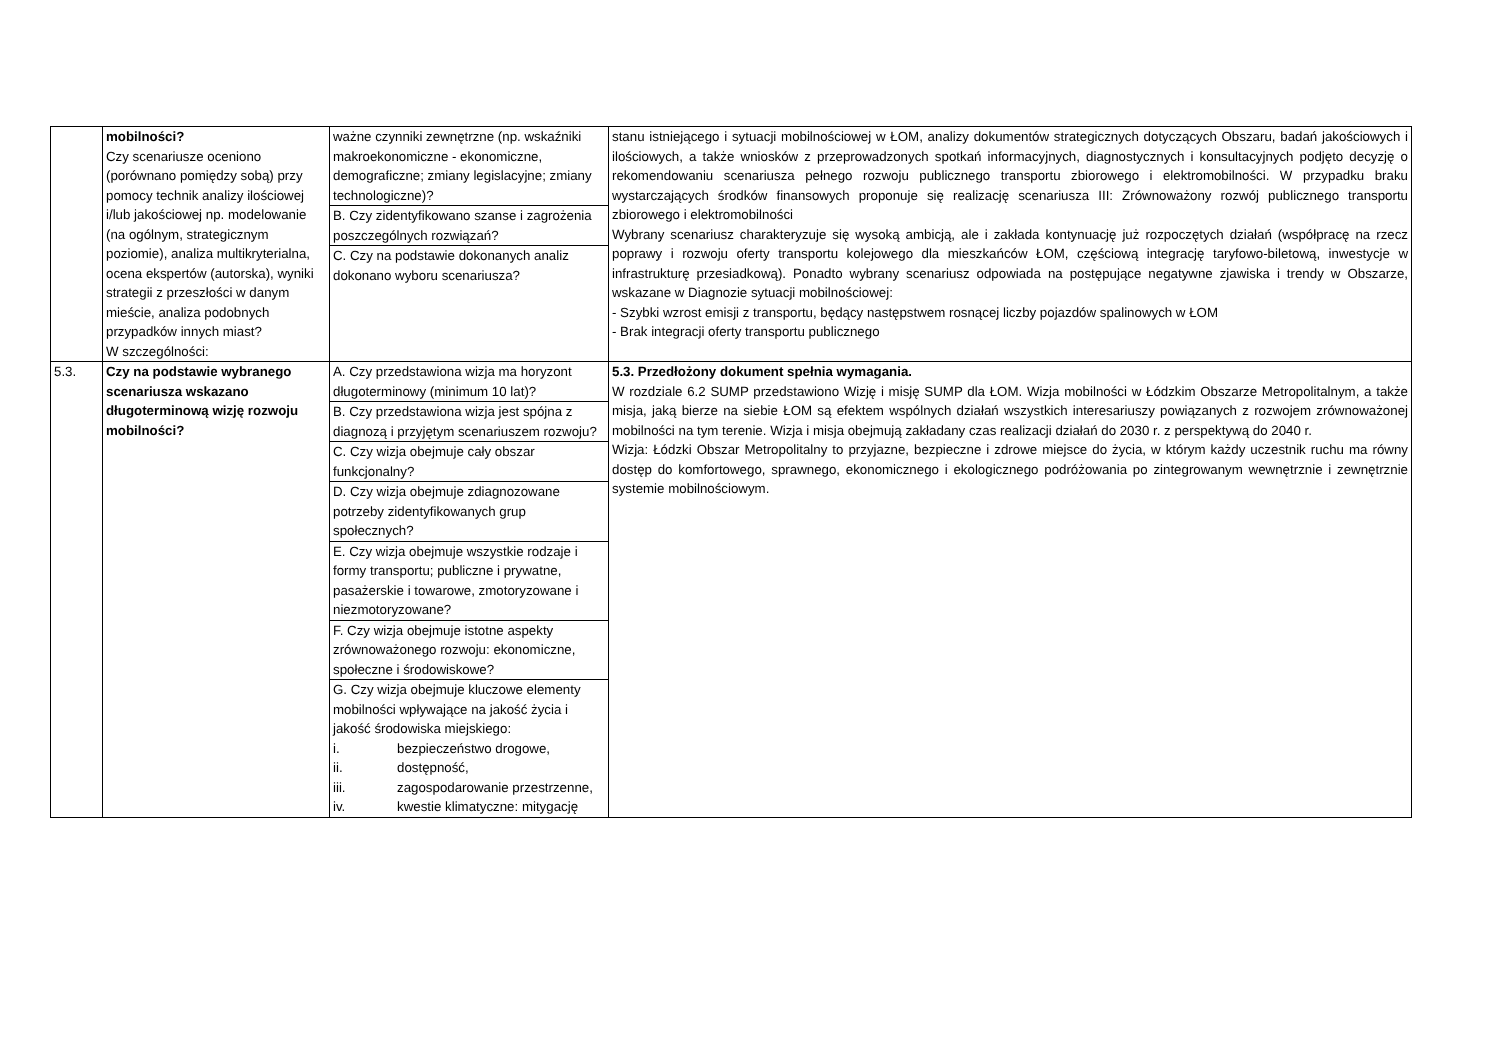| | mobilności? Czy scenariusze oceniono (porównano pomiędzy sobą) przy pomocy technik analizy ilościowej i/lub jakościowej np. modelowanie (na ogólnym, strategicznym poziomie), analiza multikryterialna, ocena ekspertów (autorska), wyniki strategii z przeszłości w danym mieście, analiza podobnych przypadków innych miast? W szczególności: | ważne czynniki zewnętrzne (np. wskaźniki makroekonomiczne - ekonomiczne, demograficzne; zmiany legislacyjne; zmiany technologiczne)? B. Czy zidentyfikowano szanse i zagrożenia poszczególnych rozwiązań? C. Czy na podstawie dokonanych analiz dokonano wyboru scenariusza? | stanu istniejącego i sytuacji mobilnościowej w ŁOM, analizy dokumentów strategicznych dotyczących Obszaru, badań jakościowych i ilościowych, a także wniosków z przeprowadzonych spotkań informacyjnych, diagnostycznych i konsultacyjnych podjęto decyzję o rekomendowaniu scenariusza pełnego rozwoju publicznego transportu zbiorowego i elektromobilności. W przypadku braku wystarczających środków finansowych proponuje się realizację scenariusza III: Zrównoważony rozwój publicznego transportu zbiorowego i elektromobilności Wybrany scenariusz charakteryzuje się wysoką ambicją, ale i zakłada kontynuację już rozpoczętych działań (współpracę na rzecz poprawy i rozwoju oferty transportu kolejowego dla mieszkańców ŁOM, częściową integrację taryfowo-biletową, inwestycje w infrastrukturę przesiadkową). Ponadto wybrany scenariusz odpowiada na postępujące negatywne zjawiska i trendy w Obszarze, wskazane w Diagnozie sytuacji mobilnościowej: - Szybki wzrost emisji z transportu, będący następstwem rosnącej liczby pojazdów spalinowych w ŁOM - Brak integracji oferty transportu publicznego |
| 5.3. | Czy na podstawie wybranego scenariusza wskazano długoterminową wizję rozwoju mobilności? | A. Czy przedstawiona wizja ma horyzont długoterminowy (minimum 10 lat)? B. Czy przedstawiona wizja jest spójna z diagnozą i przyjętym scenariuszem rozwoju? C. Czy wizja obejmuje cały obszar funkcjonalny? D. Czy wizja obejmuje zdiagnozowane potrzeby zidentyfikowanych grup społecznych? E. Czy wizja obejmuje wszystkie rodzaje i formy transportu; publiczne i prywatne, pasażerskie i towarowe, zmotoryzowane i niezmotoryzowane? F. Czy wizja obejmuje istotne aspekty zrównoważonego rozwoju: ekonomiczne, społeczne i środowiskowe? G. Czy wizja obejmuje kluczowe elementy mobilności wpływające na jakość życia i jakość środowiska miejskiego: i. bezpieczeństwo drogowe, ii. dostępność, iii. zagospodarowanie przestrzenne, iv. kwestie klimatyczne: mitygację | 5.3. Przedłożony dokument spełnia wymagania. W rozdziale 6.2 SUMP przedstawiono Wizję i misję SUMP dla ŁOM. Wizja mobilności w Łódzkim Obszarze Metropolitalnym, a także misja, jaką bierze na siebie ŁOM są efektem wspólnych działań wszystkich interesariuszy powiązanych z rozwojem zrównoważonej mobilności na tym terenie. Wizja i misja obejmują zakładany czas realizacji działań do 2030 r. z perspektywą do 2040 r. Wizja: Łódzki Obszar Metropolitalny to przyjazne, bezpieczne i zdrowe miejsce do życia, w którym każdy uczestnik ruchu ma równy dostęp do komfortowego, sprawnego, ekonomicznego i ekologicznego podróżowania po zintegrowanym wewnętrznie i zewnętrznie systemie mobilnościowym. |